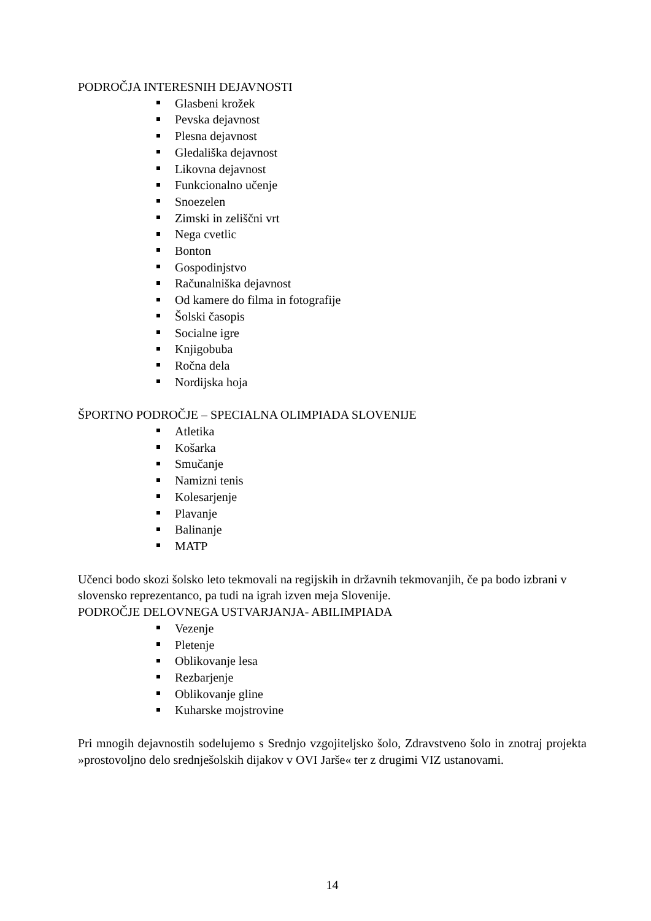PODROČJA INTERESNIH DEJAVNOSTI
Glasbeni krožek
Pevska dejavnost
Plesna dejavnost
Gledališka dejavnost
Likovna dejavnost
Funkcionalno učenje
Snoezelen
Zimski in zeliščni vrt
Nega cvetlic
Bonton
Gospodinjstvo
Računalniška dejavnost
Od kamere do filma in fotografije
Šolski časopis
Socialne igre
Knjigobuba
Ročna dela
Nordijska hoja
ŠPORTNO PODROČJE – SPECIALNA OLIMPIADA SLOVENIJE
Atletika
Košarka
Smučanje
Namizni tenis
Kolesarjenje
Plavanje
Balinanje
MATP
Učenci bodo skozi šolsko leto tekmovali na regijskih in državnih tekmovanjih, če pa bodo izbrani v slovensko reprezentanco, pa tudi na igrah izven meja Slovenije.
PODROČJE DELOVNEGA USTVARJANJA- ABILIMPIADA
Vezenje
Pletenje
Oblikovanje lesa
Rezbarjenje
Oblikovanje gline
Kuharske mojstrovine
Pri mnogih dejavnostih sodelujemo s Srednjo vzgojiteljsko šolo, Zdravstveno šolo in znotraj projekta »prostovoljno delo srednješolskih dijakov v OVI Jarše« ter z drugimi VIZ ustanovami.
14